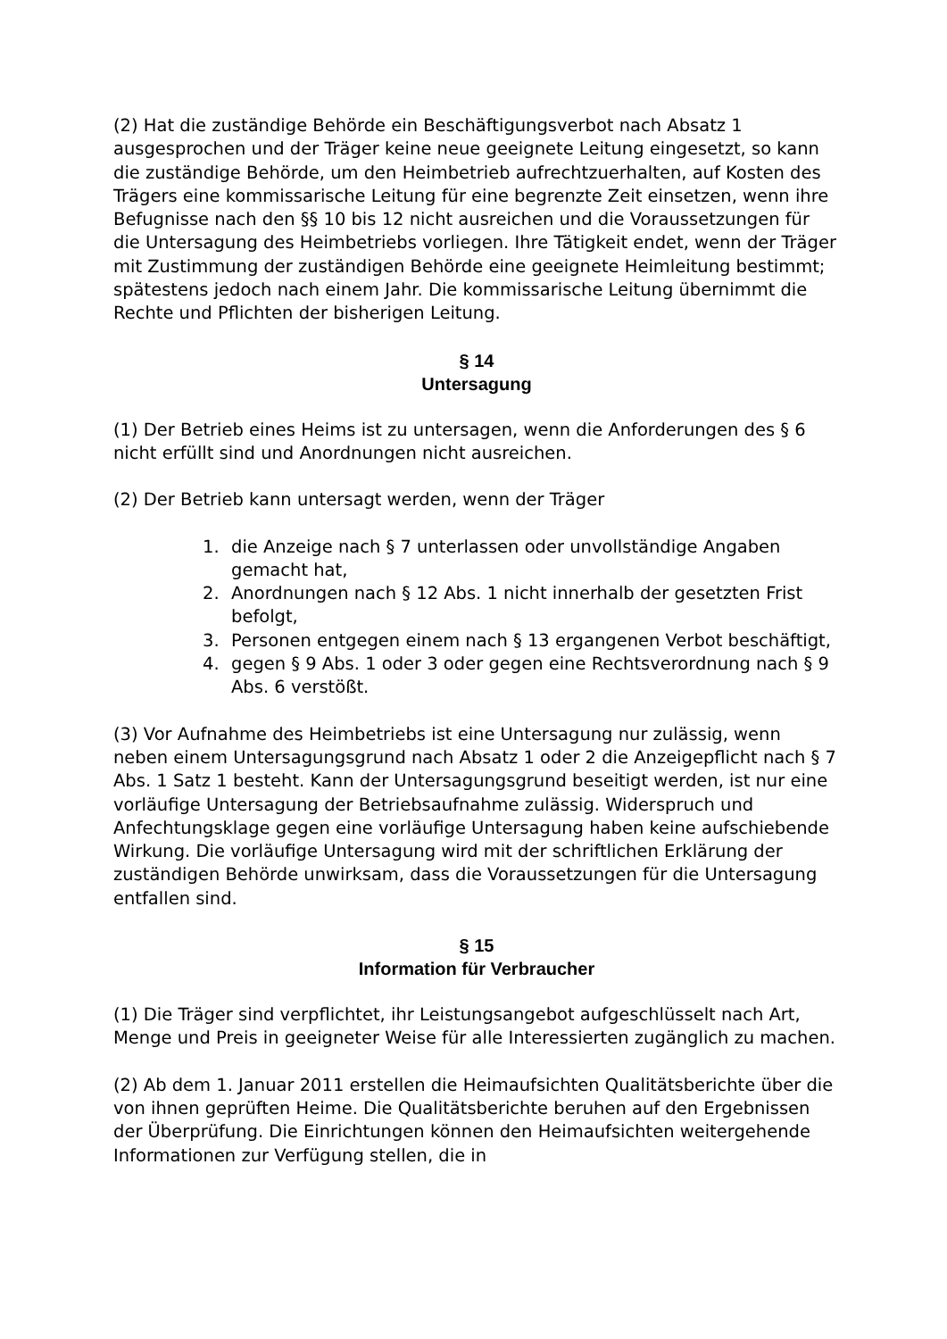(2) Hat die zuständige Behörde ein Beschäftigungsverbot nach Absatz 1 ausgesprochen und der Träger keine neue geeignete Leitung eingesetzt, so kann die zuständige Behörde, um den Heimbetrieb aufrechtzuerhalten, auf Kosten des Trägers eine kommissarische Leitung für eine begrenzte Zeit einsetzen, wenn ihre Befugnisse nach den §§ 10 bis 12 nicht ausreichen und die Voraussetzungen für die Untersagung des Heimbetriebs vorliegen. Ihre Tätigkeit endet, wenn der Träger mit Zustimmung der zuständigen Behörde eine geeignete Heimleitung bestimmt; spätestens jedoch nach einem Jahr. Die kommissarische Leitung übernimmt die Rechte und Pflichten der bisherigen Leitung.
§ 14
Untersagung
(1) Der Betrieb eines Heims ist zu untersagen, wenn die Anforderungen des § 6 nicht erfüllt sind und Anordnungen nicht ausreichen.
(2) Der Betrieb kann untersagt werden, wenn der Träger
1. die Anzeige nach § 7 unterlassen oder unvollständige Angaben gemacht hat,
2. Anordnungen nach § 12 Abs. 1 nicht innerhalb der gesetzten Frist befolgt,
3. Personen entgegen einem nach § 13 ergangenen Verbot beschäftigt,
4. gegen § 9 Abs. 1 oder 3 oder gegen eine Rechtsverordnung nach § 9 Abs. 6 verstößt.
(3) Vor Aufnahme des Heimbetriebs ist eine Untersagung nur zulässig, wenn neben einem Untersagungsgrund nach Absatz 1 oder 2 die Anzeigepflicht nach § 7 Abs. 1 Satz 1 besteht. Kann der Untersagungsgrund beseitigt werden, ist nur eine vorläufige Untersagung der Betriebsaufnahme zulässig. Widerspruch und Anfechtungsklage gegen eine vorläufige Untersagung haben keine aufschiebende Wirkung. Die vorläufige Untersagung wird mit der schriftlichen Erklärung der zuständigen Behörde unwirksam, dass die Voraussetzungen für die Untersagung entfallen sind.
§ 15
Information für Verbraucher
(1) Die Träger sind verpflichtet, ihr Leistungsangebot aufgeschlüsselt nach Art, Menge und Preis in geeigneter Weise für alle Interessierten zugänglich zu machen.
(2) Ab dem 1. Januar 2011 erstellen die Heimaufsichten Qualitätsberichte über die von ihnen geprüften Heime. Die Qualitätsberichte beruhen auf den Ergebnissen der Überprüfung. Die Einrichtungen können den Heimaufsichten weitergehende Informationen zur Verfügung stellen, die in